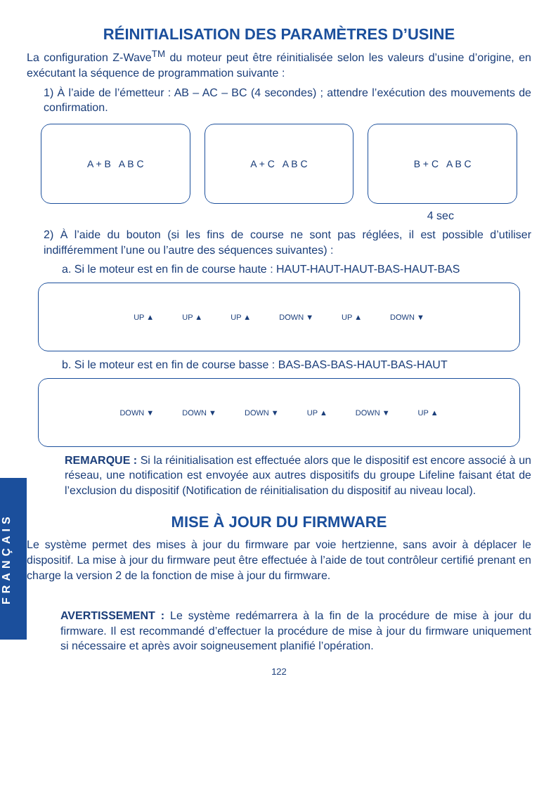FRANÇAIS
RÉINITIALISATION DES PARAMÈTRES D’USINE
La configuration Z-Wave<sup>TM</sup> du moteur peut être réinitialisée selon les valeurs d’usine d’origine, en exécutant la séquence de programmation suivante :
1) À l’aide de l’émetteur : AB – AC – BC (4 secondes) ; attendre l’exécution des mouvements de confirmation.
A + B A B C A + C A B C B + C A B C
4 sec
2) À l’aide du bouton (si les fins de course ne sont pas réglées, il est possible d’utiliser indifféremment l’une ou l’autre des séquences suivantes) :
a. Si le moteur est en fin de course haute : HAUT-HAUT-HAUT-BAS-HAUT-BAS
UP ▲ UP ▲ UP ▲ DOWN ▼ UP ▲ DOWN ▼
b. Si le moteur est en fin de course basse : BAS-BAS-BAS-HAUT-BAS-HAUT
DOWN ▼ DOWN ▼ DOWN ▼ UP ▲ DOWN ▼ UP ▲
REMARQUE : Si la réinitialisation est effectuée alors que le dispositif est encore associé à un réseau, une notification est envoyée aux autres dispositifs du groupe Lifeline faisant état de l’exclusion du dispositif (Notification de réinitialisation du dispositif au niveau local).
MISE À JOUR DU FIRMWARE
Le système permet des mises à jour du firmware par voie hertzienne, sans avoir à déplacer le dispositif. La mise à jour du firmware peut être effectuée à l’aide de tout contrôleur certifié prenant en charge la version 2 de la fonction de mise à jour du firmware.
AVERTISSEMENT : Le système redémarrera à la fin de la procédure de mise à jour du firmware. Il est recommandé d’effectuer la procédure de mise à jour du firmware uniquement si nécessaire et après avoir soigneusement planifié l’opération.
122